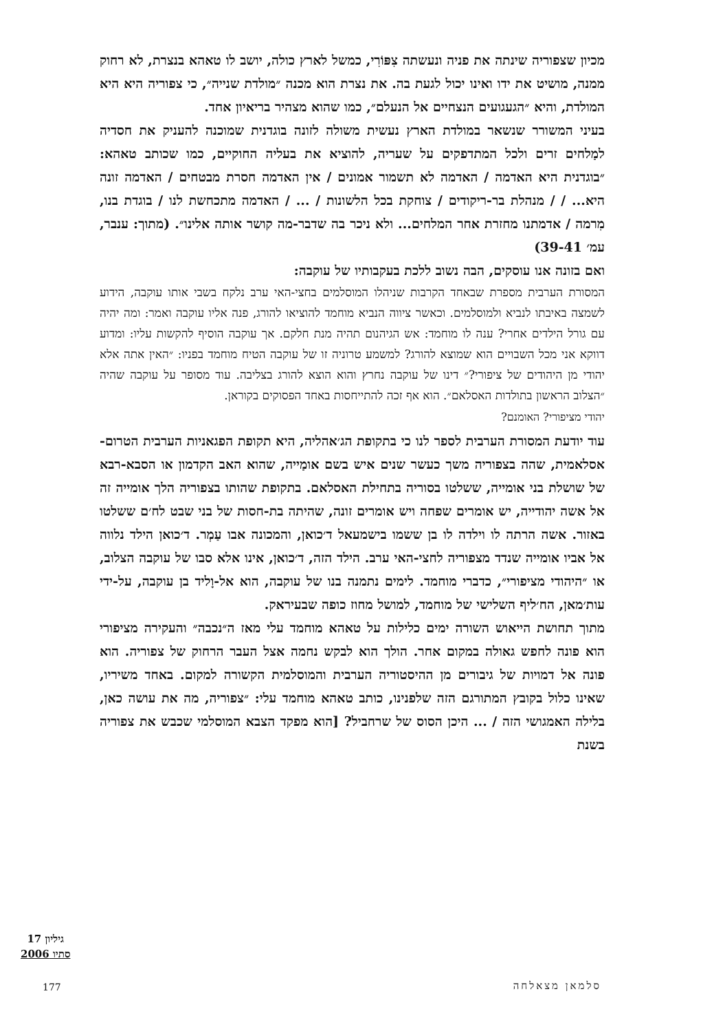מכיון שצפוריה שינתה את פניה ונעשתה צִפּוֹרִי, כמשל לארץ כולה, יושב לו טאהא בנצרת, לא רחוק ממנה, מושיט את ידו ואינו יכול לגעת בה. את נצרת הוא מכנה ״מולדת שנייה״, כי צפוריה היא היא המולדת, והיא ״הגעגועים הנצחיים אל הנעלם״, כמו שהוא מצהיר בריאיון אחד.
בעיני המשורר שנשאר במולדת הארץ נעשית משולה לזונה בוגדנית שמוכנה להעניק את חסדיה למַלחים זרים ולכל המתדפקים על שעריה, להוציא את בעליה החוקיים, כמו שכותב טאהא: ״בוגדנית היא האדמה / האדמה לא תשמור אמונים / אין האדמה חסרת מבטחים / האדמה זונה היא... / / מנהלת בר-ריקודים / צוחקת בכל הלשונות / ... / האדמה מתכחשת לנו / בוגדת בנו, מִרמה / אדמתנו מחזרת אחר המלחים... ולא ניכר בה שדבר-מה קושר אותה אלינו״. (מתוך: ענבר, עמ׳ 39-41)
ואם בזונה אנו עוסקים, הבה נשוב ללכת בעקבותיו של עוקבה:
המסורת הערבית מספרת שבאחד הקרבות שניהלו המוסלמים בחצי-האי ערב נלקח בשבי אותו עוקבה, הידוע לשמצה באיבתו לנביא ולמוסלמים. וכאשר ציווה הנביא מוחמד להוציאו להורג, פנה אליו עוקבה ואמר: ומה יהיה עם גורל הילדים אחרי? ענה לו מוחמד: אש הגיהנום תהיה מנת חלקם. אך עוקבה הוסיף להקשות עליו: ומדוע דווקא אני מכל השבויים הוא שמוצא להורג? למשמע טרוניה זו של עוקבה הטיח מוחמד בפניו: ״האין אתה אלא יהודי מן היהודים של ציפורי?״ דינו של עוקבה נחרץ והוא הוצא להורג בצליבה. עוד מסופר על עוקבה שהיה ״הצלוב הראשון בתולדות האסלאם״. הוא אף זכה להתייחסות באחד הפסוקים בקוראן.
יהודי מציפורי? האומנם?
עוד יודעת המסורת הערבית לספר לנו כי בתקופת הג׳אהליה, היא תקופת הפגאניות הערבית הטרום-אסלאמית, שהה בצפוריה משך כעשר שנים איש בשם אומַייה, שהוא האב הקדמון או הסבא-רבא של שושלת בני אומייה, ששלטו בסוריה בתחילת האסלאם. בתקופת שהותו בצפוריה הלך אומייה זה אל אשה יהודייה, יש אומרים שפחה ויש אומרים זונה, שהיתה בת-חסות של בני שבט לח׳ם ששלטו באזור. אשה הרתה לו וילדה לו בן ששמו בישמעאל ד׳כואן, והמכונה אבו עַמְר. ד׳כואן הילד נלווה אל אביו אומייה שנדד מצפוריה לחצי-האי ערב. הילד הזה, ד׳כואן, אינו אלא סבו של עוקבה הצלוב, או ״היהודי מציפורי״, כדברי מוחמד. לימים נתמנה בנו של עוקבה, הוא אל-וָליד בן עוקבה, על-ידי עות׳מאן, הח׳ליף השלישי של מוחמד, למושל מחוז כופה שבעיראק.
מתוך תחושת הייאוש השורה ימים כלילות על טאהא מוחמד עלי מאז ה״נכבה״ והעקירה מציפורי הוא פונה לחפש גאולה במקום אחר. הולך הוא לבקש נחמה אצל העבר הרחוק של צפוריה. הוא פונה אל דמויות של גיבורים מן ההיסטוריה הערבית והמוסלמית הקשורה למקום. באחד משיריו, שאינו כלול בקובץ המתורגם הזה שלפנינו, כותב טאהא מוחמד עלי: ״צפוריה, מה את עושה כאן, בלילה האמגושי הזה / ... היכן הסוס של שרחביל? [הוא מפקד הצבא המוסלמי שכבש את צפוריה בשנת
גיליון 17
סתיו 2006
177 סלמאן מצאלחה